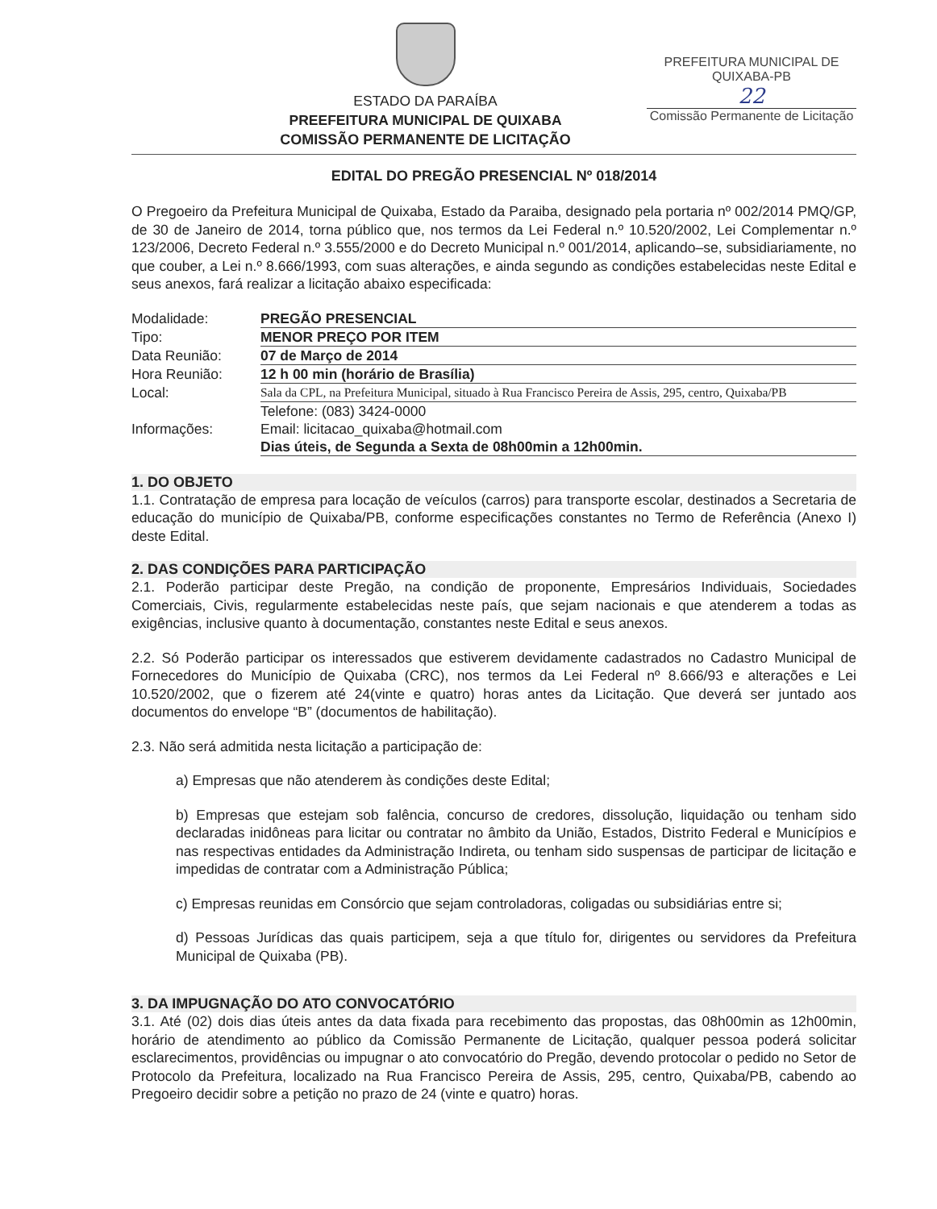ESTADO DA PARAÍBA
PREEFEITURA MUNICIPAL DE QUIXABA
COMISSÃO PERMANENTE DE LICITAÇÃO
PREFEITURA MUNICIPAL DE QUIXABA-PB
22
Comissão Permanente de Licitação
EDITAL DO PREGÃO PRESENCIAL Nº 018/2014
O Pregoeiro da Prefeitura Municipal de Quixaba, Estado da Paraiba, designado pela portaria nº 002/2014 PMQ/GP, de 30 de Janeiro de 2014, torna público que, nos termos da Lei Federal n.º 10.520/2002, Lei Complementar n.º 123/2006, Decreto Federal n.º 3.555/2000 e do Decreto Municipal n.º 001/2014, aplicando–se, subsidiariamente, no que couber, a Lei n.º 8.666/1993, com suas alterações, e ainda segundo as condições estabelecidas neste Edital e seus anexos, fará realizar a licitação abaixo especificada:
| Modalidade: | PREGÃO PRESENCIAL |
| Tipo: | MENOR PREÇO POR ITEM |
| Data Reunião: | 07 de Março de 2014 |
| Hora Reunião: | 12 h 00 min (horário de Brasília) |
| Local: | Sala da CPL, na Prefeitura Municipal, situado à Rua Francisco Pereira de Assis, 295, centro, Quixaba/PB |
| Informações: | Telefone: (083) 3424-0000 Email: licitacao_quixaba@hotmail.com Dias úteis, de Segunda a Sexta de 08h00min a 12h00min. |
1. DO OBJETO
1.1. Contratação de empresa para locação de veículos (carros) para transporte escolar, destinados a Secretaria de educação do município de Quixaba/PB, conforme especificações constantes no Termo de Referência (Anexo I) deste Edital.
2. DAS CONDIÇÕES PARA PARTICIPAÇÃO
2.1. Poderão participar deste Pregão, na condição de proponente, Empresários Individuais, Sociedades Comerciais, Civis, regularmente estabelecidas neste país, que sejam nacionais e que atenderem a todas as exigências, inclusive quanto à documentação, constantes neste Edital e seus anexos.
2.2. Só Poderão participar os interessados que estiverem devidamente cadastrados no Cadastro Municipal de Fornecedores do Município de Quixaba (CRC), nos termos da Lei Federal nº 8.666/93 e alterações e Lei 10.520/2002, que o fizerem até 24(vinte e quatro) horas antes da Licitação. Que deverá ser juntado aos documentos do envelope “B” (documentos de habilitação).
2.3. Não será admitida nesta licitação a participação de:
a) Empresas que não atenderem às condições deste Edital;
b) Empresas que estejam sob falência, concurso de credores, dissolução, liquidação ou tenham sido declaradas inidôneas para licitar ou contratar no âmbito da União, Estados, Distrito Federal e Municípios e nas respectivas entidades da Administração Indireta, ou tenham sido suspensas de participar de licitação e impedidas de contratar com a Administração Pública;
c) Empresas reunidas em Consórcio que sejam controladoras, coligadas ou subsidiárias entre si;
d) Pessoas Jurídicas das quais participem, seja a que título for, dirigentes ou servidores da Prefeitura Municipal de Quixaba (PB).
3. DA IMPUGNAÇÃO DO ATO CONVOCATÓRIO
3.1. Até (02) dois dias úteis antes da data fixada para recebimento das propostas, das 08h00min as 12h00min, horário de atendimento ao público da Comissão Permanente de Licitação, qualquer pessoa poderá solicitar esclarecimentos, providências ou impugnar o ato convocatório do Pregão, devendo protocolar o pedido no Setor de Protocolo da Prefeitura, localizado na Rua Francisco Pereira de Assis, 295, centro, Quixaba/PB, cabendo ao Pregoeiro decidir sobre a petição no prazo de 24 (vinte e quatro) horas.